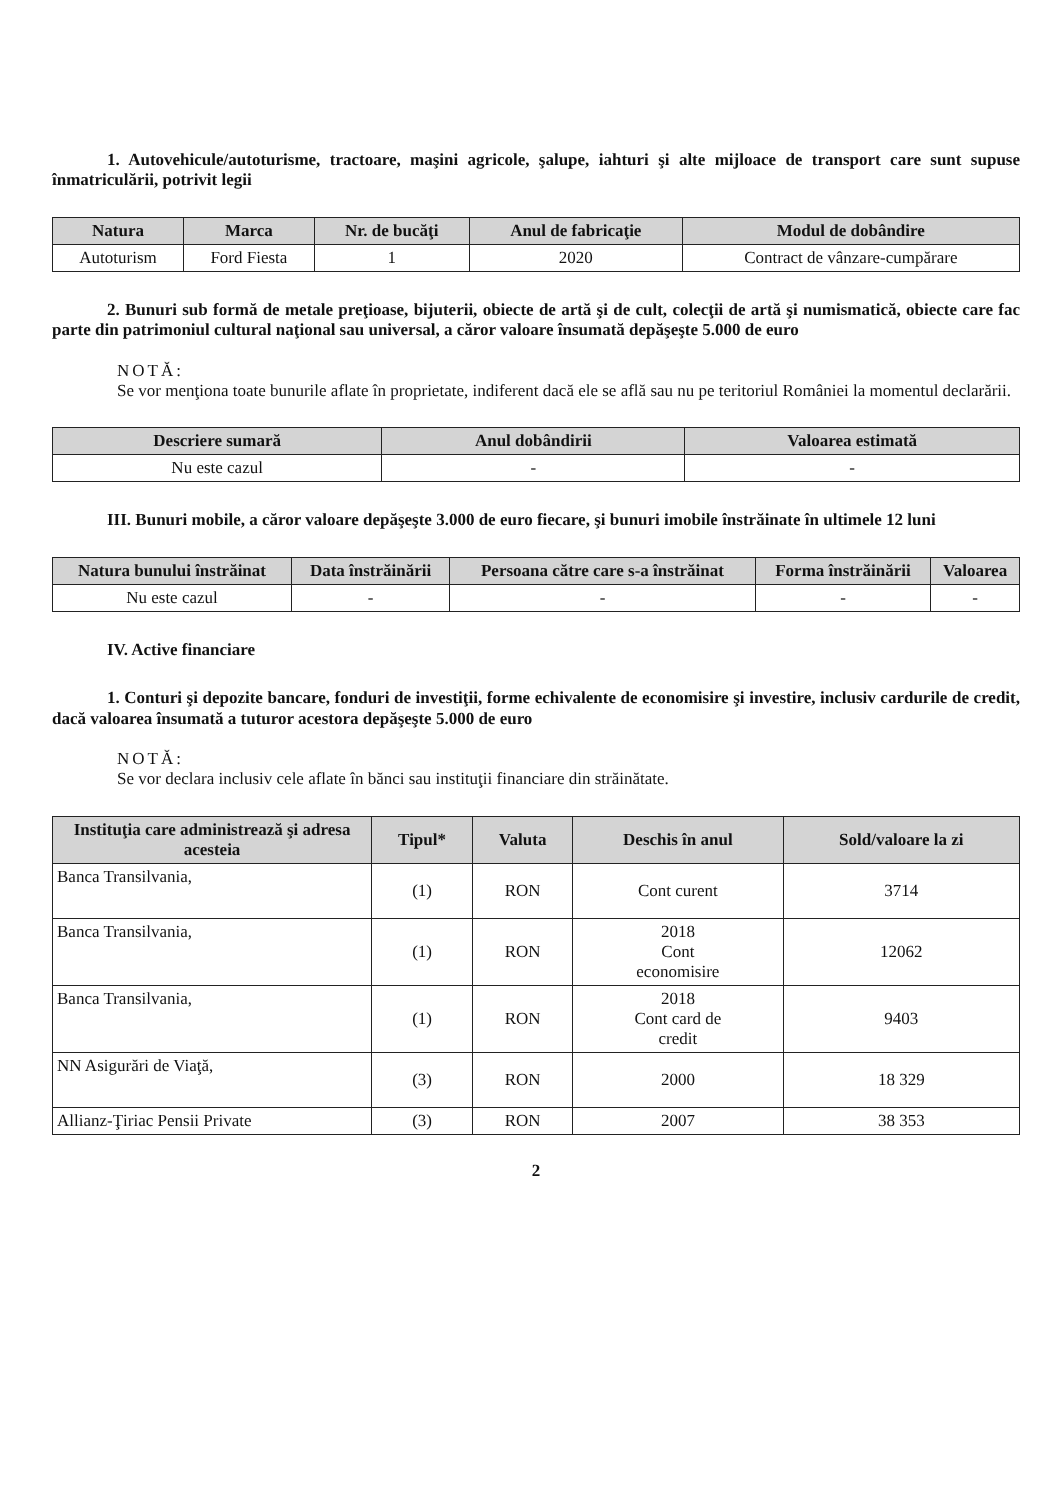1. Autovehicule/autoturisme, tractoare, maşini agricole, şalupe, iahturi şi alte mijloace de transport care sunt supuse înmatriculării, potrivit legii
| Natura | Marca | Nr. de bucăţi | Anul de fabricaţie | Modul de dobândire |
| --- | --- | --- | --- | --- |
| Autoturism | Ford Fiesta | 1 | 2020 | Contract de vânzare-cumpărare |
2. Bunuri sub formă de metale preţioase, bijuterii, obiecte de artă şi de cult, colecţii de artă şi numismatică, obiecte care fac parte din patrimoniul cultural naţional sau universal, a căror valoare însumată depăşeşte 5.000 de euro
NOTĂ:
Se vor menţiona toate bunurile aflate în proprietate, indiferent dacă ele se află sau nu pe teritoriul României la momentul declarării.
| Descriere sumară | Anul dobândirii | Valoarea estimată |
| --- | --- | --- |
| Nu este cazul | - | - |
III. Bunuri mobile, a căror valoare depăşeşte 3.000 de euro fiecare, şi bunuri imobile înstrăinate în ultimele 12 luni
| Natura bunului înstrăinat | Data înstrăinării | Persoana către care s-a înstrăinat | Forma înstrăinării | Valoarea |
| --- | --- | --- | --- | --- |
| Nu este cazul | - | - | - | - |
IV. Active financiare
1. Conturi şi depozite bancare, fonduri de investiţii, forme echivalente de economisire şi investire, inclusiv cardurile de credit, dacă valoarea însumată a tuturor acestora depăşeşte 5.000 de euro
NOTĂ:
Se vor declara inclusiv cele aflate în bănci sau instituţii financiare din străinătate.
| Instituţia care administrează şi adresa acesteia | Tipul* | Valuta | Deschis în anul | Sold/valoare la zi |
| --- | --- | --- | --- | --- |
| Banca Transilvania, | (1) | RON | Cont curent | 3714 |
| Banca Transilvania, | (1) | RON | 2018 Cont economisire | 12062 |
| Banca Transilvania, | (1) | RON | 2018 Cont card de credit | 9403 |
| NN Asigurări de Viaţă, | (3) | RON | 2000 | 18 329 |
| Allianz-Ţiriac Pensii Private | (3) | RON | 2007 | 38 353 |
2